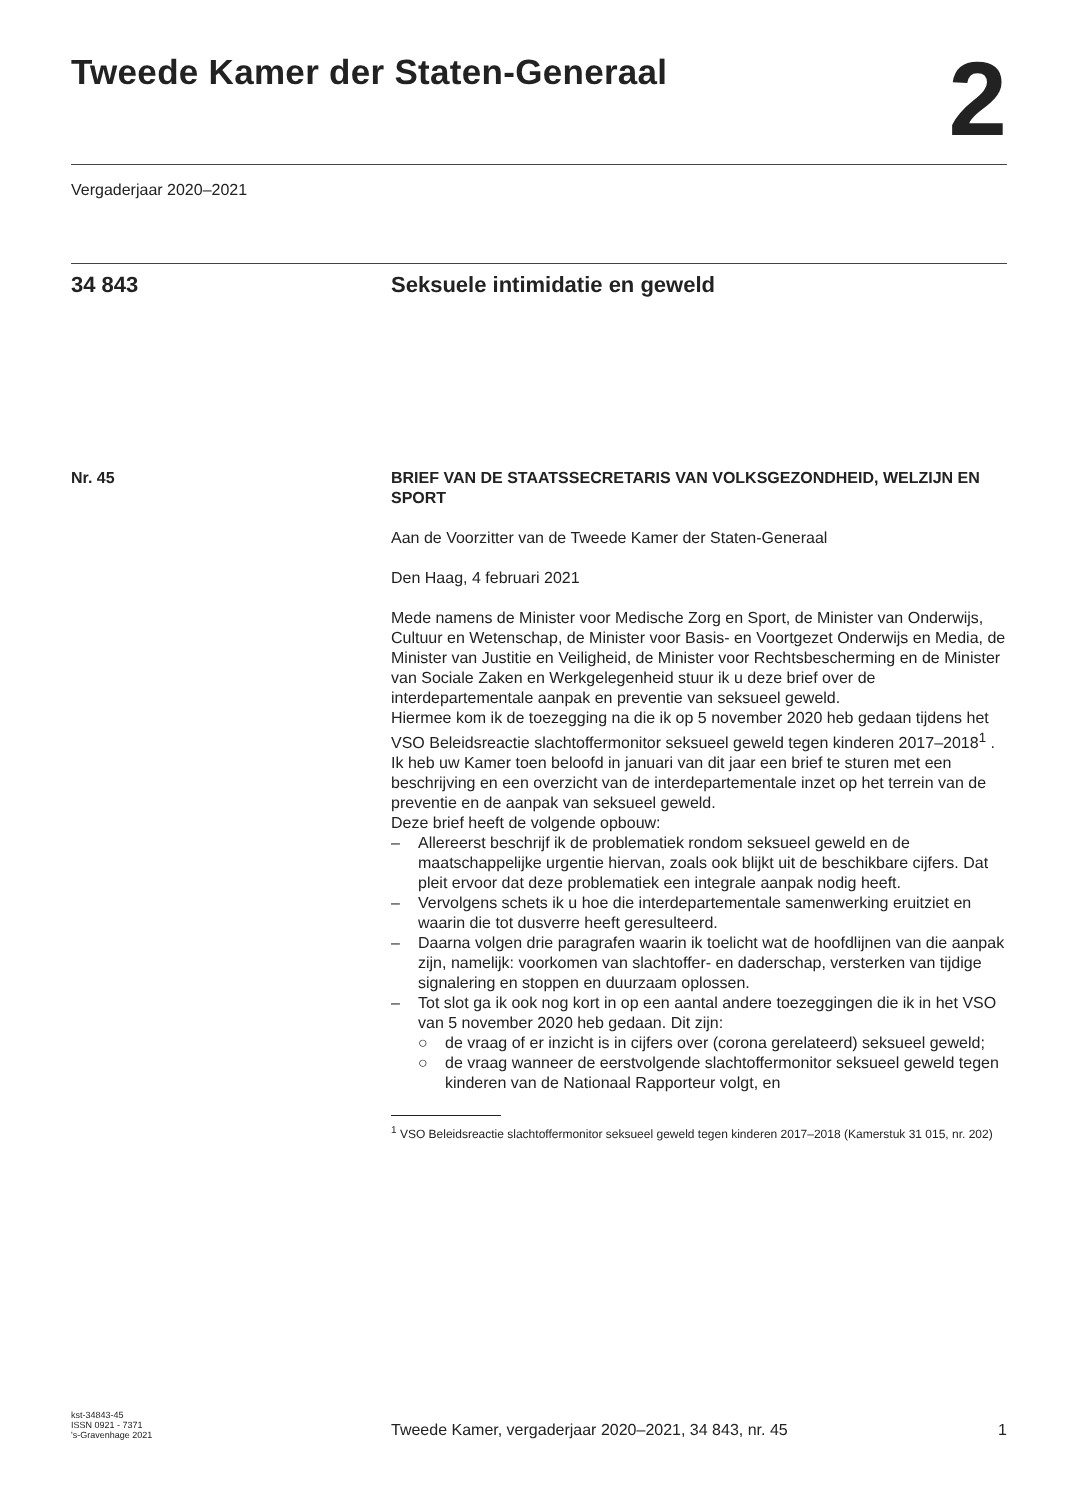Tweede Kamer der Staten-Generaal
2
Vergaderjaar 2020–2021
34 843 Seksuele intimidatie en geweld
Nr. 45 BRIEF VAN DE STAATSSECRETARIS VAN VOLKSGEZONDHEID, WELZIJN EN SPORT
Aan de Voorzitter van de Tweede Kamer der Staten-Generaal
Den Haag, 4 februari 2021
Mede namens de Minister voor Medische Zorg en Sport, de Minister van Onderwijs, Cultuur en Wetenschap, de Minister voor Basis- en Voortgezet Onderwijs en Media, de Minister van Justitie en Veiligheid, de Minister voor Rechtsbescherming en de Minister van Sociale Zaken en Werkgelegenheid stuur ik u deze brief over de interdepartementale aanpak en preventie van seksueel geweld.
Hiermee kom ik de toezegging na die ik op 5 november 2020 heb gedaan tijdens het VSO Beleidsreactie slachtoffermonitor seksueel geweld tegen kinderen 2017–2018<sup>1</sup> . Ik heb uw Kamer toen beloofd in januari van dit jaar een brief te sturen met een beschrijving en een overzicht van de interdepartementale inzet op het terrein van de preventie en de aanpak van seksueel geweld.
Deze brief heeft de volgende opbouw:
– Allereerst beschrijf ik de problematiek rondom seksueel geweld en de maatschappelijke urgentie hiervan, zoals ook blijkt uit de beschikbare cijfers. Dat pleit ervoor dat deze problematiek een integrale aanpak nodig heeft.
– Vervolgens schets ik u hoe die interdepartementale samenwerking eruitziet en waarin die tot dusverre heeft geresulteerd.
– Daarna volgen drie paragrafen waarin ik toelicht wat de hoofdlijnen van die aanpak zijn, namelijk: voorkomen van slachtoffer- en daderschap, versterken van tijdige signalering en stoppen en duurzaam oplossen.
– Tot slot ga ik ook nog kort in op een aantal andere toezeggingen die ik in het VSO van 5 november 2020 heb gedaan. Dit zijn:
○ de vraag of er inzicht is in cijfers over (corona gerelateerd) seksueel geweld;
○ de vraag wanneer de eerstvolgende slachtoffermonitor seksueel geweld tegen kinderen van de Nationaal Rapporteur volgt, en
<sup>1</sup> VSO Beleidsreactie slachtoffermonitor seksueel geweld tegen kinderen 2017–2018 (Kamerstuk 31 015, nr. 202)
kst-34843-45
ISSN 0921 - 7371
's-Gravenhage 2021
Tweede Kamer, vergaderjaar 2020–2021, 34 843, nr. 45
1